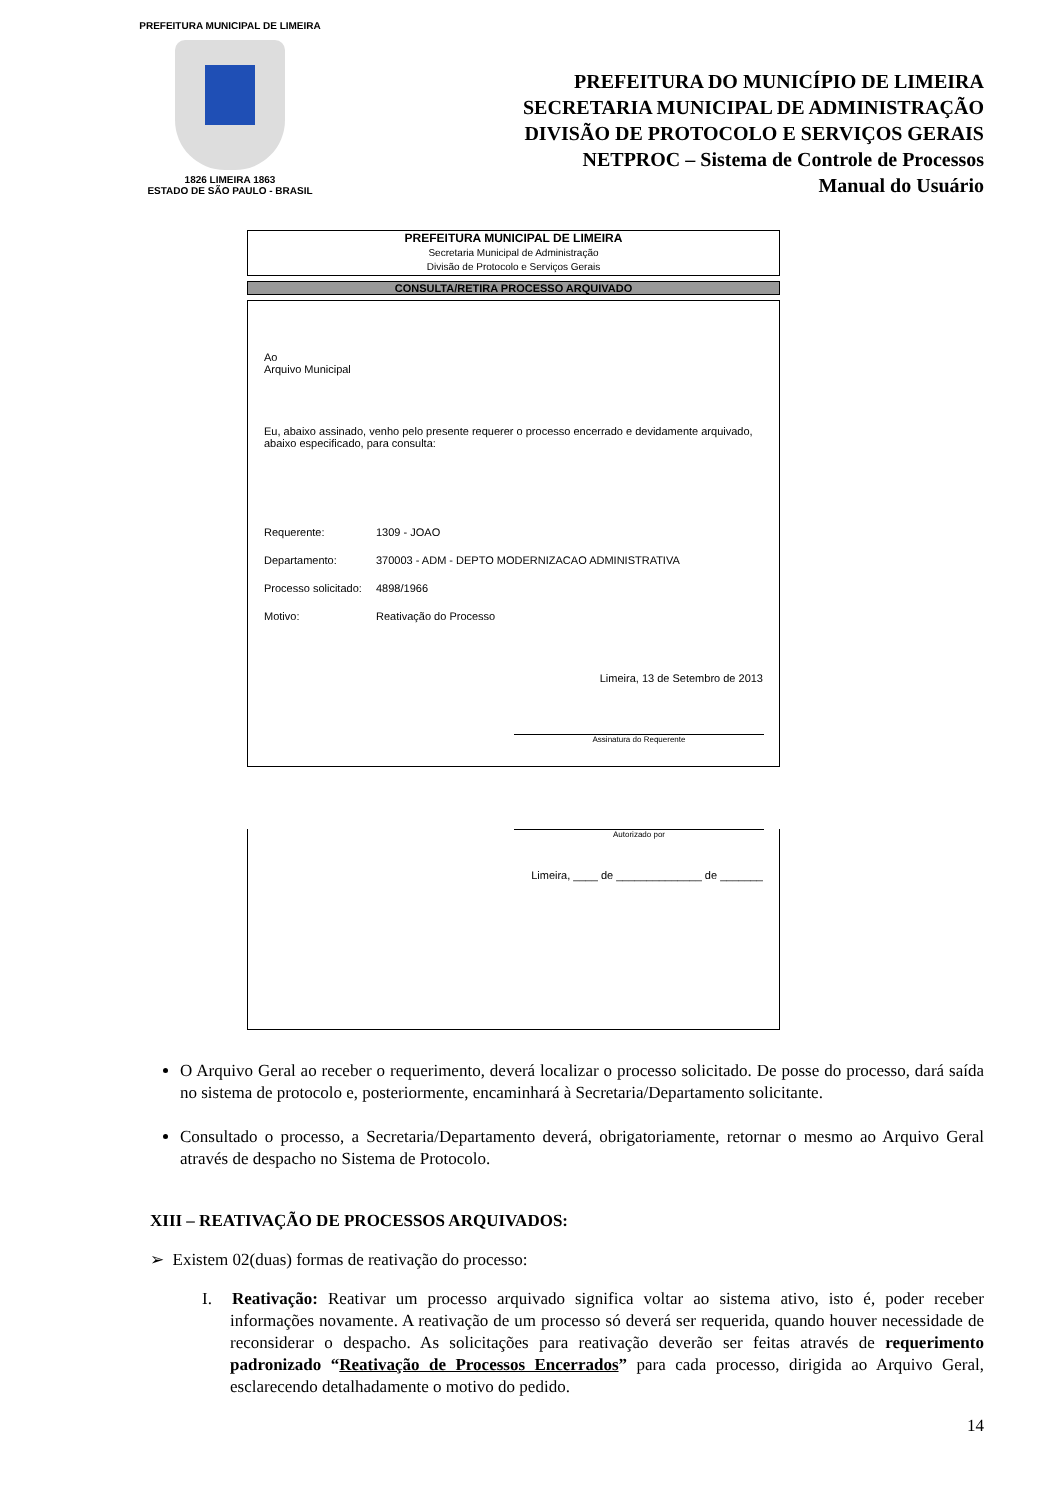PREFEITURA MUNICIPAL DE LIMEIRA
1826 LIMEIRA 1863
ESTADO DE SÃO PAULO - BRASIL
PREFEITURA DO MUNICÍPIO DE LIMEIRA
SECRETARIA MUNICIPAL DE ADMINISTRAÇÃO
DIVISÃO DE PROTOCOLO E SERVIÇOS GERAIS
NETPROC – Sistema de Controle de Processos
Manual do Usuário
PREFEITURA MUNICIPAL DE LIMEIRA
Secretaria Municipal de Administração
Divisão de Protocolo e Serviços Gerais
CONSULTA/RETIRA PROCESSO ARQUIVADO
Ao
Arquivo Municipal
Eu, abaixo assinado, venho pelo presente requerer o processo encerrado e devidamente arquivado, abaixo especificado, para consulta:
Requerente: 1309 - JOAO
Departamento: 370003 - ADM - DEPTO MODERNIZACAO ADMINISTRATIVA
Processo solicitado: 4898/1966
Motivo: Reativação do Processo
Limeira, 13 de Setembro de 2013
Assinatura do Requerente
Autorizado por
Limeira, ____ de ______________ de _______
O Arquivo Geral ao receber o requerimento, deverá localizar o processo solicitado. De posse do processo, dará saída no sistema de protocolo e, posteriormente, encaminhará à Secretaria/Departamento solicitante.
Consultado o processo, a Secretaria/Departamento deverá, obrigatoriamente, retornar o mesmo ao Arquivo Geral através de despacho no Sistema de Protocolo.
XIII – REATIVAÇÃO DE PROCESSOS ARQUIVADOS:
➢ Existem 02(duas) formas de reativação do processo:
I. Reativação: Reativar um processo arquivado significa voltar ao sistema ativo, isto é, poder receber informações novamente. A reativação de um processo só deverá ser requerida, quando houver necessidade de reconsiderar o despacho. As solicitações para reativação deverão ser feitas através de requerimento padronizado “Reativação de Processos Encerrados” para cada processo, dirigida ao Arquivo Geral, esclarecendo detalhadamente o motivo do pedido.
14